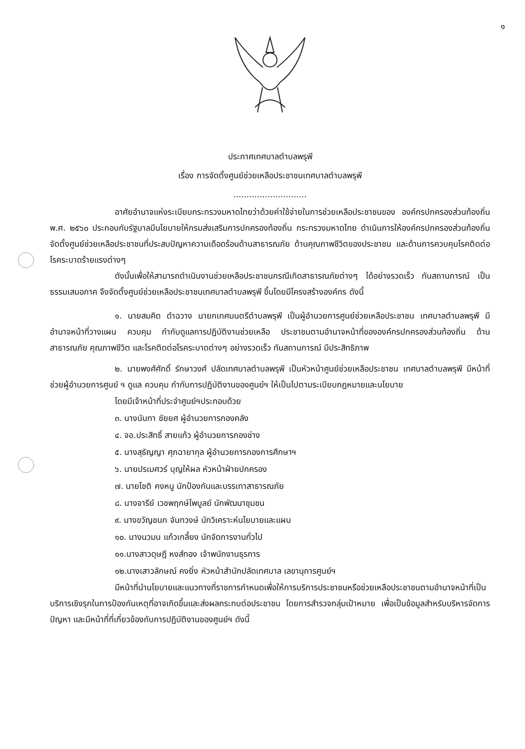๑
ประกาศเทศบาลตำบลพรุพี
เรื่อง การจัดตั้งศูนย์ช่วยเหลือประชาชนเทศบาลตำบลพรุพี
............................
อาศัยอำนาจแห่งระเบียบกระทรวงมหาดไทยว่าด้วยค่าใช้จ่ายในการช่วยเหลือประชาชนของ องค์กรปกครองส่วนท้องถิ่น พ.ศ. ๒๕๖๐ ประกอบกับรัฐบาลมีนโยบายให้กรมส่งเสริมการปกครองท้องถิ่น กระทรวงมหาดไทย ดำเนินการให้องค์กรปกครองส่วนท้องถิ่น จัดตั้งศูนย์ช่วยเหลือประชาชนที่ประสบปัญหาความเดือดร้อนด้านสาธารณภัย ด้านคุณภาพชีวิตของประชาชน และด้านการควบคุมโรคติดต่อโรคระบาดร้ายแรงต่างๆ
ดังนั้นเพื่อให้สามารถดำเนินงานช่วยเหลือประชาชนกรณีเกิดสาธารณภัยต่างๆ ได้อย่างรวดเร็ว ทันสถานการณ์ เป็นธรรมเสมอภาค จึงจัดตั้งศูนย์ช่วยเหลือประชาชนเทศบาลตำบลพรุพี ขึ้นโดยมีโครงสร้างองค์กร ดังนี้
๑. นายสมคิด ดำฉวาง นายกเทศมนตรีตำบลพรุพี เป็นผู้อำนวยการศูนย์ช่วยเหลือประชาชน เทศบาลตำบลพรุพี มีอำนาจหน้าที่วางแผน ควบคุม กำกับดูแลการปฏิบัติงานช่วยเหลือ ประชาชนตามอำนาจหน้าที่ขององค์กรปกครองส่วนท้องถิ่น ด้านสาธารณภัย คุณภาพชีวิต และโรคติดต่อโรคระบาดต่างๆ อย่างรวดเร็ว ทันสถานการณ์ มีประสิทธิภาพ
๒. นายพงศ์ศักดิ์ รักษาวงศ์ ปลัดเทศบาลตำบลพรุพี เป็นหัวหน้าศูนย์ช่วยเหลือประชาชน เทศบาลตำบลพรุพี มีหน้าที่ช่วยผู้อำนวยการศูนย์ ฯ ดูแล ควบคุม กำกับการปฏิบัติงานของศูนย์ฯ ให้เป็นไปตามระเบียบกฎหมายและนโยบาย
โดยมีเจ้าหน้าที่ประจำศูนย์ฯประกอบด้วย
๓. นางนันทา ชัยยศ ผู้อำนวยการกองคลัง
๔. จอ.ประสิทธิ์ สายแก้ว ผู้อำนวยการกองช่าง
๕. นางสุธัญญา ศุภฉายากุล ผู้อำนวยการกองการศึกษาฯ
๖. นายปรเมศวร์ บุญให้ผล หัวหน้าฝ่ายปกครอง
๗. นายโชติ คงหนู นักป้องกันและบรรเทาสาธารณภัย
๘. นางจารีย์ เวชพฤกษ์ไพบูลย์ นักพัฒนาชุมชน
๙. นางขวัญชนก จันทวงษ์ นักวิเคราะห์นโยบายและแผน
๑๐. นางนวมน แก้วเกลี้ยง นักจัดการงานทั่วไป
๑๑.นางสาวดุษฎี หงส์ทอง เจ้าพนักงานธุรการ
๑๒.นางเสาวลักษณ์ คงยิ่ง หัวหน้าสำนักปลัดเทศบาล เลขานุการศูนย์ฯ
มีหน้าที่นำนโยบายและแนวทางที่ราชการกำหนดเพื่อให้การบริการประชาชนหรือช่วยเหลือประชาชนตามอำนาจหน้าที่เป็นบริการเชิงรุกในการป้องกันเหตุที่อาจเกิดขึ้นและส่งผลกระทบต่อประชาชน โดยการสำรวจกลุ่มเป้าหมาย เพื่อเป็นข้อมูลสำหรับบริหารจัดการปัญหา และมีหน้าที่ที่เกี่ยวข้องกับการปฏิบัติงานของศูนย์ฯ ดังนี้